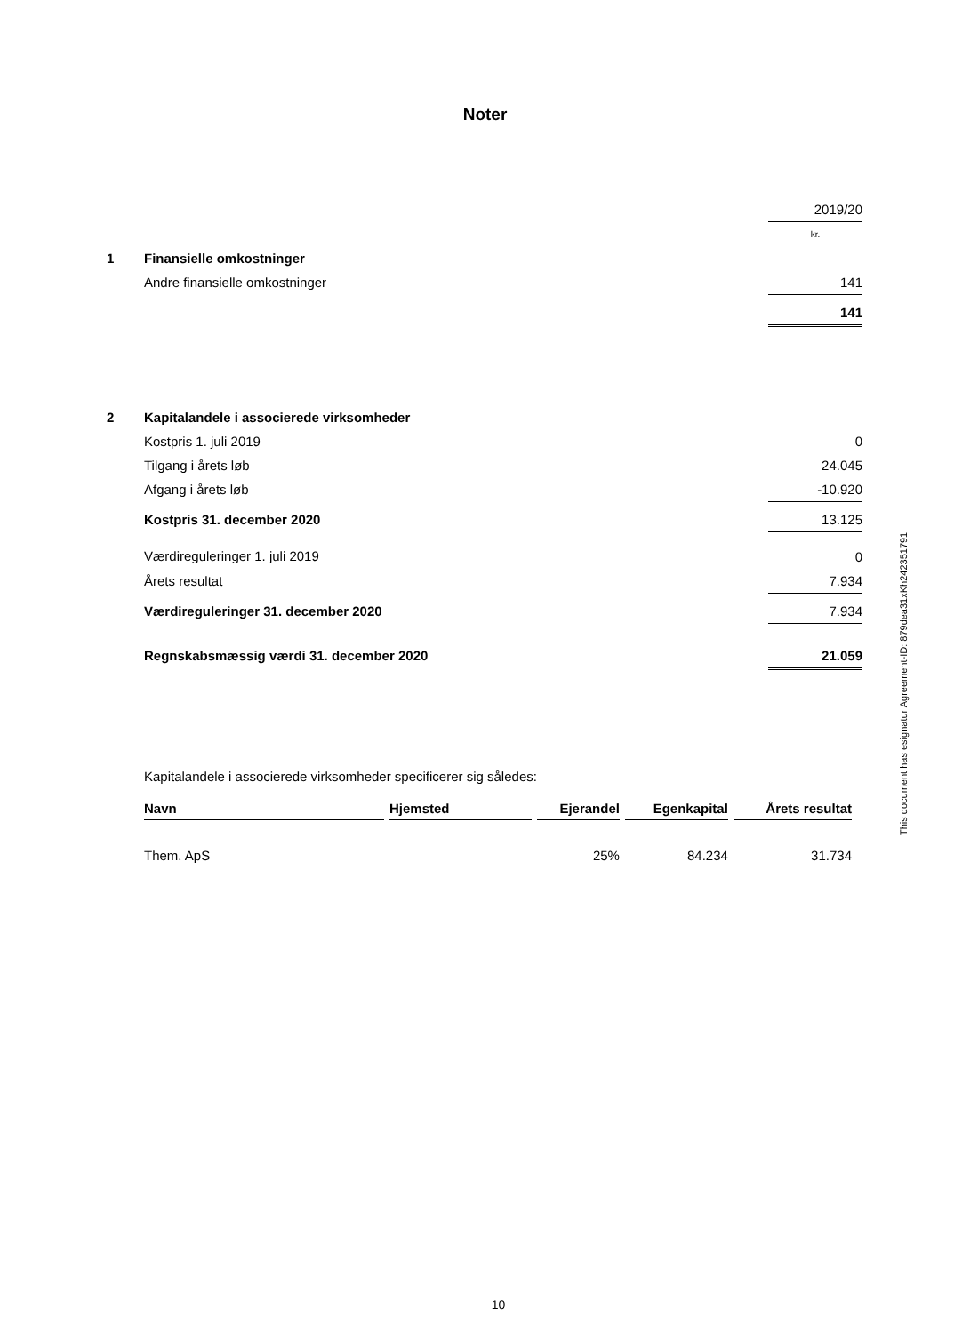Noter
| | | 2019/20 |
| | | kr. |
| 1 | Finansielle omkostninger | |
| | Andre finansielle omkostninger | 141 |
| | | 141 |
| 2 | Kapitalandele i associerede virksomheder | |
| | Kostpris 1. juli 2019 | 0 |
| | Tilgang i årets løb | 24.045 |
| | Afgang i årets løb | -10.920 |
| | Kostpris 31. december 2020 | 13.125 |
| | Værdireguleringer 1. juli 2019 | 0 |
| | Årets resultat | 7.934 |
| | Værdireguleringer 31. december 2020 | 7.934 |
| | Regnskabsmæssig værdi 31. december 2020 | 21.059 |
Kapitalandele i associerede virksomheder specificerer sig således:
| Navn | Hjemsted | Ejerandel | Egenkapital | Årets resultat |
| --- | --- | --- | --- | --- |
| Them. ApS | | 25% | 84.234 | 31.734 |
This document has esignatur Agreement-ID: 879dea31xKh242351791
10